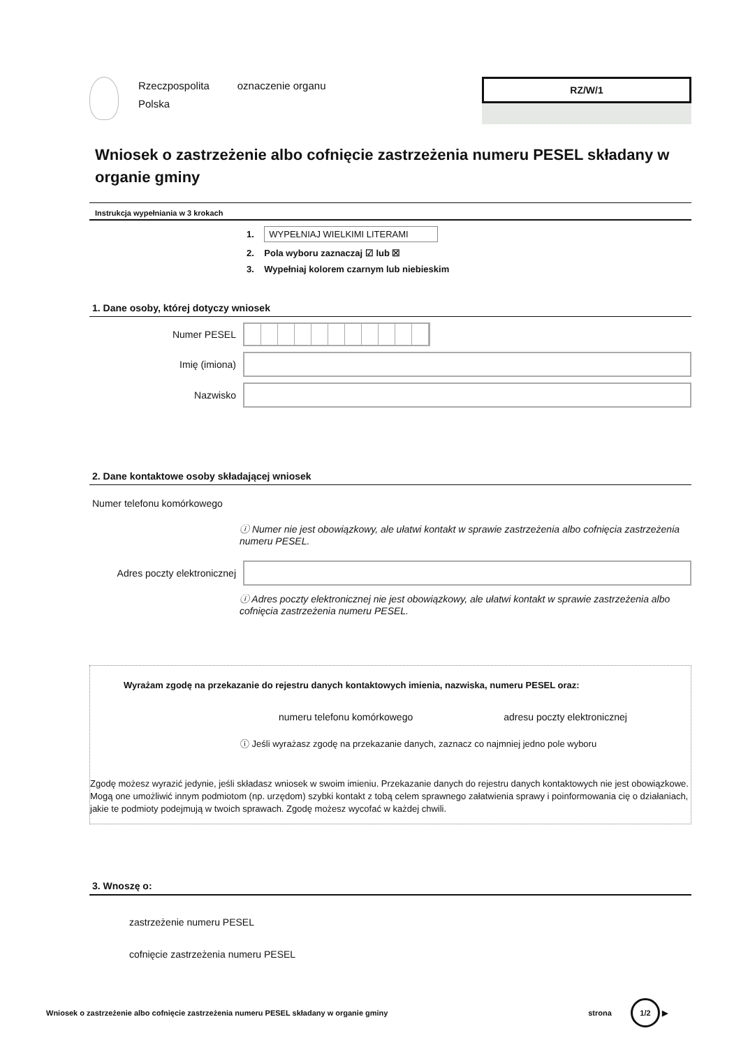Rzeczpospolita
Polska
oznaczenie organu
RZ/W/1
Wniosek o zastrzeżenie albo cofnięcie zastrzeżenia numeru PESEL składany w organie gminy
Instrukcja wypełniania w 3 krokach
1. WYPEŁNIAJ WIELKIMI LITERAMI
2. Pola wyboru zaznaczaj ☑ lub ☒
3. Wypełniaj kolorem czarnym lub niebieskim
1. Dane osoby, której dotyczy wniosek
Numer PESEL
Imię (imiona)
Nazwisko
2. Dane kontaktowe osoby składającej wniosek
Numer telefonu komórkowego
ⓘ Numer nie jest obowiązkowy, ale ułatwi kontakt w sprawie zastrzeżenia albo cofnięcia zastrzeżenia numeru PESEL.
Adres poczty elektronicznej
ⓘ Adres poczty elektronicznej nie jest obowiązkowy, ale ułatwi kontakt w sprawie zastrzeżenia albo cofnięcia zastrzeżenia numeru PESEL.
Wyrażam zgodę na przekazanie do rejestru danych kontaktowych imienia, nazwiska, numeru PESEL oraz:
numeru telefonu komórkowego adresu poczty elektronicznej
ⓘ Jeśli wyrażasz zgodę na przekazanie danych, zaznacz co najmniej jedno pole wyboru
Zgodę możesz wyrazić jedynie, jeśli składasz wniosek w swoim imieniu. Przekazanie danych do rejestru danych kontaktowych nie jest obowiązkowe. Mogą one umożliwić innym podmiotom (np. urzędom) szybki kontakt z tobą celem sprawnego załatwienia sprawy i poinformowania cię o działaniach, jakie te podmioty podejmują w twoich sprawach. Zgodę możesz wycofać w każdej chwili.
3. Wnoszę o:
zastrzeżenie numeru PESEL
cofnięcie zastrzeżenia numeru PESEL
Wniosek o zastrzeżenie albo cofnięcie zastrzeżenia numeru PESEL składany w organie gminy strona 1/2 ▶